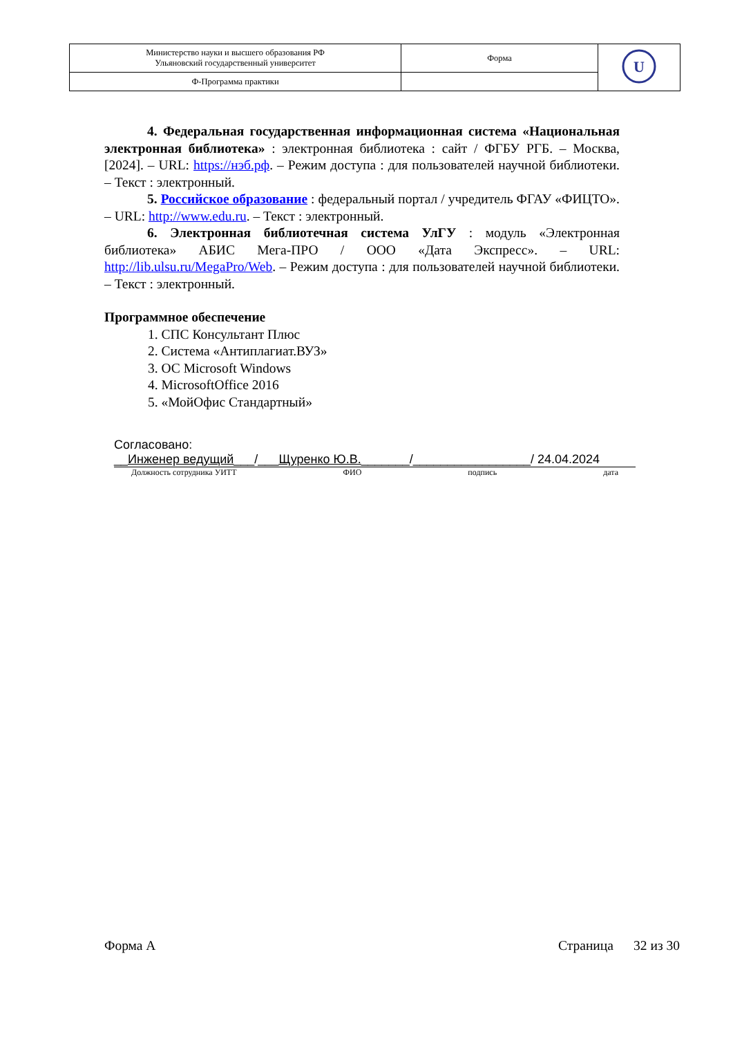| Министерство науки и высшего образования РФ Ульяновский государственный университет | Форма | U |
| Ф-Программа практики | | |
4. Федеральная государственная информационная система «Национальная электронная библиотека» : электронная библиотека : сайт / ФГБУ РГБ. – Москва, [2024]. – URL: https://нэб.рф. – Режим доступа : для пользователей научной библиотеки. – Текст : электронный.
5. Российское образование : федеральный портал / учредитель ФГАУ «ФИЦТО». – URL: http://www.edu.ru. – Текст : электронный.
6. Электронная библиотечная система УлГУ : модуль «Электронная библиотека» АБИС Мега-ПРО / ООО «Дата Экспресс». – URL: http://lib.ulsu.ru/MegaPro/Web. – Режим доступа : для пользователей научной библиотеки. – Текст : электронный.
Программное обеспечение
1. СПС Консультант Плюс
2. Система «Антиплагиат.ВУЗ»
3. ОС Microsoft Windows
4. MicrosoftOffice 2016
5. «МойОфис Стандартный»
Согласовано:
__Инженер ведущий___/___Щуренко Ю.В._______/_________________/ 24.04.2024
Должность сотрудника УИТТ ФИО подпись дата
Форма А Страница 32 из 30